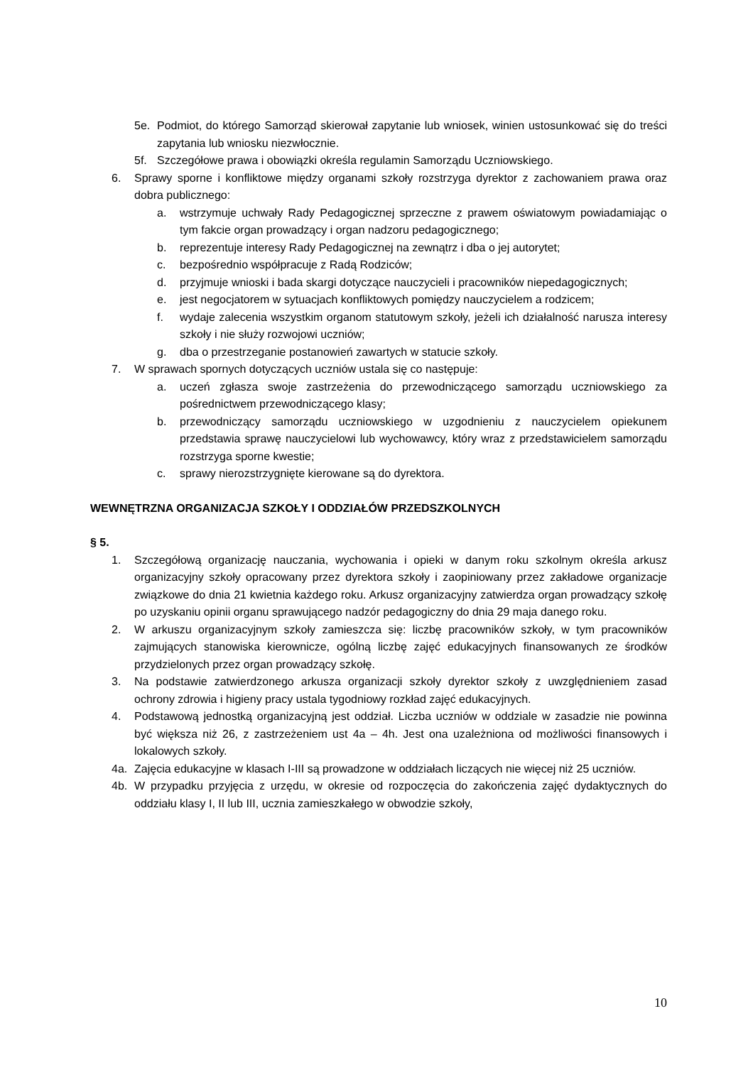5e. Podmiot, do którego Samorząd skierował zapytanie lub wniosek, winien ustosunkować się do treści zapytania lub wniosku niezwłocznie.
5f. Szczegółowe prawa i obowiązki określa regulamin Samorządu Uczniowskiego.
6. Sprawy sporne i konfliktowe między organami szkoły rozstrzyga dyrektor z zachowaniem prawa oraz dobra publicznego:
a. wstrzymuje uchwały Rady Pedagogicznej sprzeczne z prawem oświatowym powiadamiając o tym fakcie organ prowadzący i organ nadzoru pedagogicznego;
b. reprezentuje interesy Rady Pedagogicznej na zewnątrz i dba o jej autorytet;
c. bezpośrednio współpracuje z Radą Rodziców;
d. przyjmuje wnioski i bada skargi dotyczące nauczycieli i pracowników niepedagogicznych;
e. jest negocjatorem w sytuacjach konfliktowych pomiędzy nauczycielem a rodzicem;
f. wydaje zalecenia wszystkim organom statutowym szkoły, jeżeli ich działalność narusza interesy szkoły i nie służy rozwojowi uczniów;
g. dba o przestrzeganie postanowień zawartych w statucie szkoły.
7. W sprawach spornych dotyczących uczniów ustala się co następuje:
a. uczeń zgłasza swoje zastrzeżenia do przewodniczącego samorządu uczniowskiego za pośrednictwem przewodniczącego klasy;
b. przewodniczący samorządu uczniowskiego w uzgodnieniu z nauczycielem opiekunem przedstawia sprawę nauczycielowi lub wychowawcy, który wraz z przedstawicielem samorządu rozstrzyga sporne kwestie;
c. sprawy nierozstrzygnięte kierowane są do dyrektora.
WEWNĘTRZNA ORGANIZACJA SZKOŁY I ODDZIAŁÓW PRZEDSZKOLNYCH
§ 5.
1. Szczegółową organizację nauczania, wychowania i opieki w danym roku szkolnym określa arkusz organizacyjny szkoły opracowany przez dyrektora szkoły i zaopiniowany przez zakładowe organizacje związkowe do dnia 21 kwietnia każdego roku. Arkusz organizacyjny zatwierdza organ prowadzący szkołę po uzyskaniu opinii organu sprawującego nadzór pedagogiczny do dnia 29 maja danego roku.
2. W arkuszu organizacyjnym szkoły zamieszcza się: liczbę pracowników szkoły, w tym pracowników zajmujących stanowiska kierownicze, ogólną liczbę zajęć edukacyjnych finansowanych ze środków przydzielonych przez organ prowadzący szkołę.
3. Na podstawie zatwierdzonego arkusza organizacji szkoły dyrektor szkoły z uwzględnieniem zasad ochrony zdrowia i higieny pracy ustala tygodniowy rozkład zajęć edukacyjnych.
4. Podstawową jednostką organizacyjną jest oddział. Liczba uczniów w oddziale w zasadzie nie powinna być większa niż 26, z zastrzeżeniem ust 4a – 4h. Jest ona uzależniona od możliwości finansowych i lokalowych szkoły.
4a. Zajęcia edukacyjne w klasach I-III są prowadzone w oddziałach liczących nie więcej niż 25 uczniów.
4b. W przypadku przyjęcia z urzędu, w okresie od rozpoczęcia do zakończenia zajęć dydaktycznych do oddziału klasy I, II lub III, ucznia zamieszkałego w obwodzie szkoły,
10